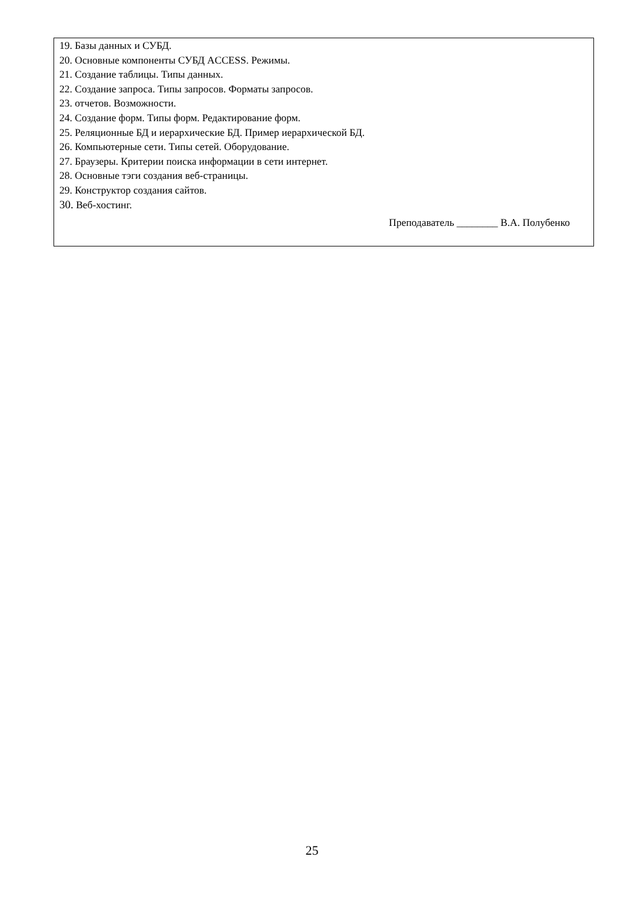19. Базы данных и СУБД.
20. Основные компоненты СУБД ACCESS. Режимы.
21. Создание таблицы. Типы данных.
22. Создание запроса. Типы запросов. Форматы запросов.
23. отчетов. Возможности.
24. Создание форм. Типы форм. Редактирование форм.
25. Реляционные БД и иерархические БД. Пример иерархической БД.
26. Компьютерные сети. Типы сетей. Оборудование.
27. Браузеры. Критерии поиска информации в сети интернет.
28. Основные тэги создания веб-страницы.
29. Конструктор создания сайтов.
30. Веб-хостинг.
Преподаватель ________ В.А. Полубенко
25